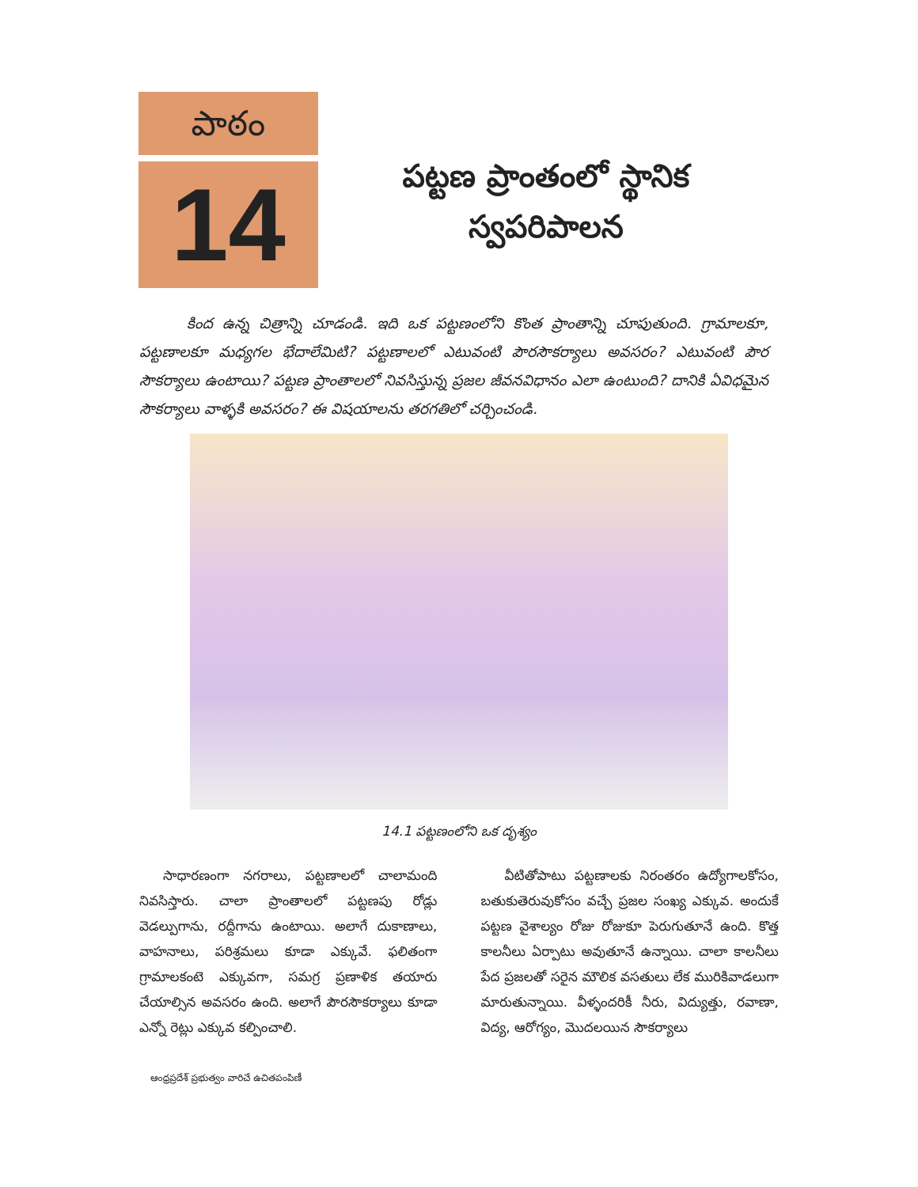పాఠం
14
పట్టణ ప్రాంతంలో స్థానిక
స్వపరిపాలన
కింద ఉన్న చిత్రాన్ని చూడండి. ఇది ఒక పట్టణంలోని కొంత ప్రాంతాన్ని చూపుతుంది. గ్రామాలకూ, పట్టణాలకూ మధ్యగల భేదాలేమిటి? పట్టణాలలో ఎటువంటి పౌరసౌకర్యాలు అవసరం? ఎటువంటి పౌర సౌకర్యాలు ఉంటాయి? పట్టణ ప్రాంతాలలో నివసిస్తున్న ప్రజల జీవనవిధానం ఎలా ఉంటుంది? దానికి ఏవిధమైన సౌకర్యాలు వాళ్ళకి అవసరం? ఈ విషయాలను తరగతిలో చర్చించండి.
14.1 పట్టణంలోని ఒక దృశ్యం
సాధారణంగా నగరాలు, పట్టణాలలో చాలామంది నివసిస్తారు. చాలా ప్రాంతాలలో పట్టణపు రోడ్లు వెడల్పుగాను, రద్దీగాను ఉంటాయి. అలాగే దుకాణాలు, వాహనాలు, పరిశ్రమలు కూడా ఎక్కువే. ఫలితంగా గ్రామాలకంటె ఎక్కువగా, సమగ్ర ప్రణాళిక తయారు చేయాల్సిన అవసరం ఉంది. అలాగే పౌరసౌకర్యాలు కూడా ఎన్నో రెట్లు ఎక్కువ కల్పించాలి.
వీటితోపాటు పట్టణాలకు నిరంతరం ఉద్యోగాలకోసం, బతుకుతెరువుకోసం వచ్చే ప్రజల సంఖ్య ఎక్కువ. అందుకే పట్టణ వైశాల్యం రోజు రోజుకూ పెరుగుతూనే ఉంది. కొత్త కాలనీలు ఏర్పాటు అవుతూనే ఉన్నాయి. చాలా కాలనీలు పేద ప్రజలతో సరైన మౌలిక వసతులు లేక మురికివాడలుగా మారుతున్నాయి. వీళ్ళందరికీ నీరు, విద్యుత్తు, రవాణా, విద్య, ఆరోగ్యం, మొదలయిన సౌకర్యాలు
ఆంధ్రప్రదేశ్ ప్రభుత్వం వారిచే ఉచితపంపిణీ